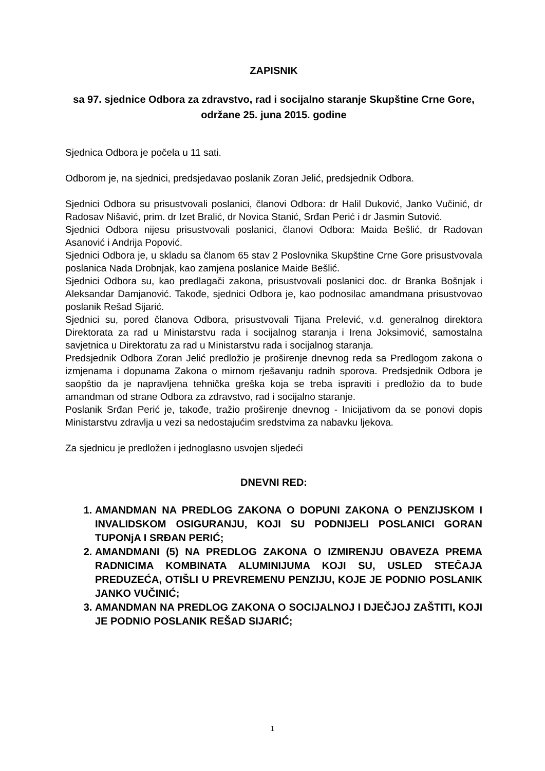ZAPISNIK
sa 97. sjednice Odbora za zdravstvo, rad i socijalno staranje Skupštine Crne Gore,
održane 25. juna 2015. godine
Sjednica Odbora je počela u 11 sati.
Odborom je, na sjednici, predsjedavao poslanik Zoran Jelić, predsjednik Odbora.
Sjednici Odbora su prisustvovali poslanici, članovi Odbora: dr Halil Duković, Janko Vučinić, dr Radosav Nišavić, prim. dr Izet Bralić, dr Novica Stanić, Srđan Perić i dr Jasmin Sutović.
Sjednici Odbora nijesu prisustvovali poslanici, članovi Odbora: Maida Bešlić, dr Radovan Asanović i Andrija Popović.
Sjednici Odbora je, u skladu sa članom 65 stav 2 Poslovnika Skupštine Crne Gore prisustvovala poslanica Nada Drobnjak, kao zamjena poslanice Maide Bešlić.
Sjednici Odbora su, kao predlagači zakona, prisustvovali poslanici doc. dr Branka Bošnjak i Aleksandar Damjanović. Takođe, sjednici Odbora je, kao podnosilac amandmana prisustvovao poslanik Rešad Sijarić.
Sjednici su, pored članova Odbora, prisustvovali Tijana Prelević, v.d. generalnog direktora Direktorata za rad u Ministarstvu rada i socijalnog staranja i Irena Joksimović, samostalna savjetnica u Direktoratu za rad u Ministarstvu rada i socijalnog staranja.
Predsjednik Odbora Zoran Jelić predložio je proširenje dnevnog reda sa Predlogom zakona o izmjenama i dopunama Zakona o mirnom rješavanju radnih sporova. Predsjednik Odbora je saopštio da je napravljena tehnička greška koja se treba ispraviti i predložio da to bude amandman od strane Odbora za zdravstvo, rad i socijalno staranje.
Poslanik Srđan Perić je, takođe, tražio proširenje dnevnog - Inicijativom da se ponovi dopis Ministarstvu zdravlja u vezi sa nedostajućim sredstvima za nabavku ljekova.
Za sjednicu je predložen i jednoglasno usvojen sljedeći
DNEVNI RED:
1. AMANDMAN NA PREDLOG ZAKONA O DOPUNI ZAKONA O PENZIJSKOM I INVALIDSKOM OSIGURANJU, KOJI SU PODNIJELI POSLANICI GORAN TUPONjA I SRĐAN PERIĆ;
2. AMANDMANI (5) NA PREDLOG ZAKONA O IZMIRENJU OBAVEZA PREMA RADNICIMA KOMBINATA ALUMINIJUMA KOJI SU, USLED STEČAJA PREDUZEĆA, OTIŠLI U PREVREMENU PENZIJU, KOJE JE PODNIO POSLANIK JANKO VUČINIĆ;
3. AMANDMAN NA PREDLOG ZAKONA O SOCIJALNOJ I DJEČJOJ ZAŠTITI, KOJI JE PODNIO POSLANIK REŠAD SIJARIĆ;
1